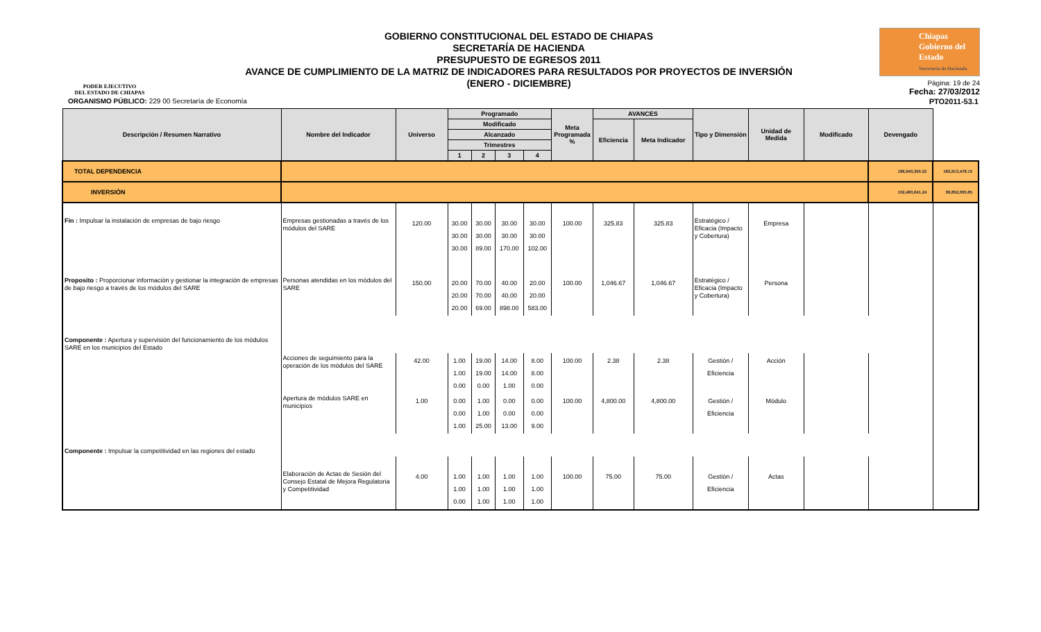PODER EJECUTIVO
DEL ESTADO DE CHIAPAS
GOBIERNO CONSTITUCIONAL DEL ESTADO DE CHIAPAS
SECRETARÍA DE HACIENDA
PRESUPUESTO DE EGRESOS 2011
AVANCE DE CUMPLIMIENTO DE LA MATRIZ DE INDICADORES PARA RESULTADOS POR PROYECTOS DE INVERSIÓN
(ENERO - DICIEMBRE)
Chiapas
Gobierno del Estado
Secretaría de Hacienda
Página: 19 de 24
Fecha: 27/03/2012
ORGANISMO PÚBLICO: 229 00 Secretaría de Economía PTO2011-53.1
| Descripción / Resumen Narrativo | Nombre del Indicador | Universo | Programado | | | | Meta Programada % | AVANCES | | Tipo y Dimensión | Unidad de Medida | Modificado | Devengado | |
| --- | --- | --- | --- | --- | --- | --- | --- | --- | --- | --- | --- | --- | --- | --- |
| | | | Modificado | | | | | Eficiencia | Meta Indicador | | | | | |
| | | | Alcanzado | | | | | | | | | | | |
| | | | Trimestres | | | | | | | | | | | |
| | | | 1 | 2 | 3 | 4 | | | | | | | | |
| TOTAL DEPENDENCIA | | | | | | | | | | | | | 186,940,350.22 | 182,913,478.15 |
| INVERSIÓN | | | | | | | | | | | | | 102,480,641.24 | 99,852,005.85 |
| Fin : Impulsar la instalación de empresas de bajo riesgo | Empresas gestionadas a través de los módulos del SARE | 120.00 | 30.00 30.00 30.00 | 30.00 30.00 89.00 | 30.00 30.00 170.00 | 30.00 30.00 102.00 | 100.00 | 325.83 | 325.83 | Estratégico / Eficacia (Impacto y Cobertura) | Empresa | | | |
| Proposito : Proporcionar información y gestionar la integración de empresas de bajo riesgo a través de los módulos del SARE | Personas atendidas en los módulos del SARE | 150.00 | 20.00 20.00 20.00 | 70.00 70.00 69.00 | 40.00 40.00 898.00 | 20.00 20.00 583.00 | 100.00 | 1,046.67 | 1,046.67 | Estratégico / Eficacia (Impacto y Cobertura) | Persona | | | |
| Componente : Apertura y supervisión del funcionamiento de los módulos SARE en los municipios del Estado | | | | | | | | | | | | | | |
| | Acciones de seguimiento para la operación de los módulos del SARE | 42.00 | 1.00 1.00 0.00 | 19.00 19.00 0.00 | 14.00 14.00 1.00 | 8.00 8.00 0.00 | 100.00 | 2.38 | 2.38 | Gestión / Eficiencia | Acción | | | |
| | Apertura de módulos SARE en municipios | 1.00 | 0.00 0.00 1.00 | 1.00 1.00 25.00 | 0.00 0.00 13.00 | 0.00 0.00 9.00 | 100.00 | 4,800.00 | 4,800.00 | Gestión / Eficiencia | Módulo | | | |
| Componente : Impulsar la competitividad en las regiones del estado | | | | | | | | | | | | | | |
| | Elaboración de Actas de Sesión del Consejo Estatal de Mejora Regulatoria y Competitividad | 4.00 | 1.00 1.00 0.00 | 1.00 1.00 1.00 | 1.00 1.00 1.00 | 1.00 1.00 1.00 | 100.00 | 75.00 | 75.00 | Gestión / Eficiencia | Actas | | | |